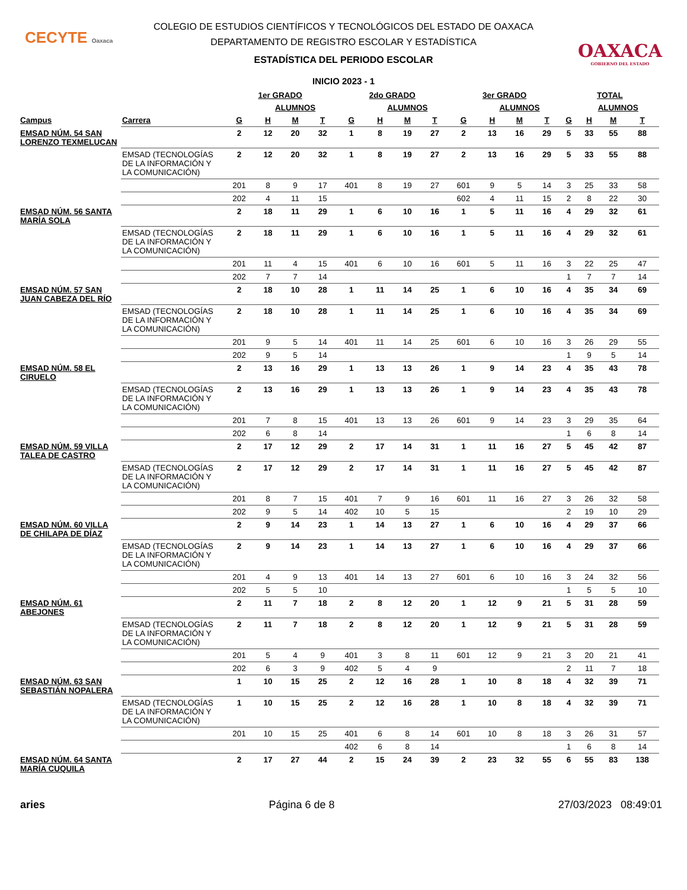CECYTE Oaxaca
OAXACA
GOBIERNO DEL ESTADO
COLEGIO DE ESTUDIOS CIENTÍFICOS Y TECNOLÓGICOS DEL ESTADO DE OAXACA
DEPARTAMENTO DE REGISTRO ESCOLAR Y ESTADÍSTICA
ESTADÍSTICA DEL PERIODO ESCOLAR
INICIO 2023 - 1
| | | 1er GRADO | | | | 2do GRADO | | | | 3er GRADO | | | | TOTAL | | | |
| --- | --- | --- | --- | --- | --- | --- | --- | --- | --- | --- | --- | --- | --- | --- | --- | --- | --- |
| | | | ALUMNOS | | | | ALUMNOS | | | | ALUMNOS | | | | ALUMNOS | | |
| Campus | Carrera | G | H | M | T | G | H | M | T | G | H | M | T | G | H | M | T |
| EMSAD NÚM. 54 SAN LORENZO TEXMELUCAN | | 2 | 12 | 20 | 32 | 1 | 8 | 19 | 27 | 2 | 13 | 16 | 29 | 5 | 33 | 55 | 88 |
| | EMSAD (TECNOLOGÍAS DE LA INFORMACIÓN Y LA COMUNICACIÓN) | 2 | 12 | 20 | 32 | 1 | 8 | 19 | 27 | 2 | 13 | 16 | 29 | 5 | 33 | 55 | 88 |
| | | 201 | 8 | 9 | 17 | 401 | 8 | 19 | 27 | 601 | 9 | 5 | 14 | 3 | 25 | 33 | 58 |
| | | 202 | 4 | 11 | 15 | | | | | 602 | 4 | 11 | 15 | 2 | 8 | 22 | 30 |
| EMSAD NÚM. 56 SANTA MARÍA SOLA | | 2 | 18 | 11 | 29 | 1 | 6 | 10 | 16 | 1 | 5 | 11 | 16 | 4 | 29 | 32 | 61 |
| | EMSAD (TECNOLOGÍAS DE LA INFORMACIÓN Y LA COMUNICACIÓN) | 2 | 18 | 11 | 29 | 1 | 6 | 10 | 16 | 1 | 5 | 11 | 16 | 4 | 29 | 32 | 61 |
| | | 201 | 11 | 4 | 15 | 401 | 6 | 10 | 16 | 601 | 5 | 11 | 16 | 3 | 22 | 25 | 47 |
| | | 202 | 7 | 7 | 14 | | | | | | | | | 1 | 7 | 7 | 14 |
| EMSAD NÚM. 57 SAN JUAN CABEZA DEL RÍO | | 2 | 18 | 10 | 28 | 1 | 11 | 14 | 25 | 1 | 6 | 10 | 16 | 4 | 35 | 34 | 69 |
| | EMSAD (TECNOLOGÍAS DE LA INFORMACIÓN Y LA COMUNICACIÓN) | 2 | 18 | 10 | 28 | 1 | 11 | 14 | 25 | 1 | 6 | 10 | 16 | 4 | 35 | 34 | 69 |
| | | 201 | 9 | 5 | 14 | 401 | 11 | 14 | 25 | 601 | 6 | 10 | 16 | 3 | 26 | 29 | 55 |
| | | 202 | 9 | 5 | 14 | | | | | | | | | 1 | 9 | 5 | 14 |
| EMSAD NÚM. 58 EL CIRUELO | | 2 | 13 | 16 | 29 | 1 | 13 | 13 | 26 | 1 | 9 | 14 | 23 | 4 | 35 | 43 | 78 |
| | EMSAD (TECNOLOGÍAS DE LA INFORMACIÓN Y LA COMUNICACIÓN) | 2 | 13 | 16 | 29 | 1 | 13 | 13 | 26 | 1 | 9 | 14 | 23 | 4 | 35 | 43 | 78 |
| | | 201 | 7 | 8 | 15 | 401 | 13 | 13 | 26 | 601 | 9 | 14 | 23 | 3 | 29 | 35 | 64 |
| | | 202 | 6 | 8 | 14 | | | | | | | | | 1 | 6 | 8 | 14 |
| EMSAD NÚM. 59 VILLA TALEA DE CASTRO | | 2 | 17 | 12 | 29 | 2 | 17 | 14 | 31 | 1 | 11 | 16 | 27 | 5 | 45 | 42 | 87 |
| | EMSAD (TECNOLOGÍAS DE LA INFORMACIÓN Y LA COMUNICACIÓN) | 2 | 17 | 12 | 29 | 2 | 17 | 14 | 31 | 1 | 11 | 16 | 27 | 5 | 45 | 42 | 87 |
| | | 201 | 8 | 7 | 15 | 401 | 7 | 9 | 16 | 601 | 11 | 16 | 27 | 3 | 26 | 32 | 58 |
| | | 202 | 9 | 5 | 14 | 402 | 10 | 5 | 15 | | | | | 2 | 19 | 10 | 29 |
| EMSAD NÚM. 60 VILLA DE CHILAPA DE DÍAZ | | 2 | 9 | 14 | 23 | 1 | 14 | 13 | 27 | 1 | 6 | 10 | 16 | 4 | 29 | 37 | 66 |
| | EMSAD (TECNOLOGÍAS DE LA INFORMACIÓN Y LA COMUNICACIÓN) | 2 | 9 | 14 | 23 | 1 | 14 | 13 | 27 | 1 | 6 | 10 | 16 | 4 | 29 | 37 | 66 |
| | | 201 | 4 | 9 | 13 | 401 | 14 | 13 | 27 | 601 | 6 | 10 | 16 | 3 | 24 | 32 | 56 |
| | | 202 | 5 | 5 | 10 | | | | | | | | | 1 | 5 | 5 | 10 |
| EMSAD NÚM. 61 ABEJONES | | 2 | 11 | 7 | 18 | 2 | 8 | 12 | 20 | 1 | 12 | 9 | 21 | 5 | 31 | 28 | 59 |
| | EMSAD (TECNOLOGÍAS DE LA INFORMACIÓN Y LA COMUNICACIÓN) | 2 | 11 | 7 | 18 | 2 | 8 | 12 | 20 | 1 | 12 | 9 | 21 | 5 | 31 | 28 | 59 |
| | | 201 | 5 | 4 | 9 | 401 | 3 | 8 | 11 | 601 | 12 | 9 | 21 | 3 | 20 | 21 | 41 |
| | | 202 | 6 | 3 | 9 | 402 | 5 | 4 | 9 | | | | | 2 | 11 | 7 | 18 |
| EMSAD NÚM. 63 SAN SEBASTIÁN NOPALERA | | 1 | 10 | 15 | 25 | 2 | 12 | 16 | 28 | 1 | 10 | 8 | 18 | 4 | 32 | 39 | 71 |
| | EMSAD (TECNOLOGÍAS DE LA INFORMACIÓN Y LA COMUNICACIÓN) | 1 | 10 | 15 | 25 | 2 | 12 | 16 | 28 | 1 | 10 | 8 | 18 | 4 | 32 | 39 | 71 |
| | | 201 | 10 | 15 | 25 | 401 | 6 | 8 | 14 | 601 | 10 | 8 | 18 | 3 | 26 | 31 | 57 |
| | | | | | | 402 | 6 | 8 | 14 | | | | | 1 | 6 | 8 | 14 |
| EMSAD NÚM. 64 SANTA MARÍA CUQUILA | | 2 | 17 | 27 | 44 | 2 | 15 | 24 | 39 | 2 | 23 | 32 | 55 | 6 | 55 | 83 | 138 |
aries Página 6 de 8 27/03/2023 08:49:01